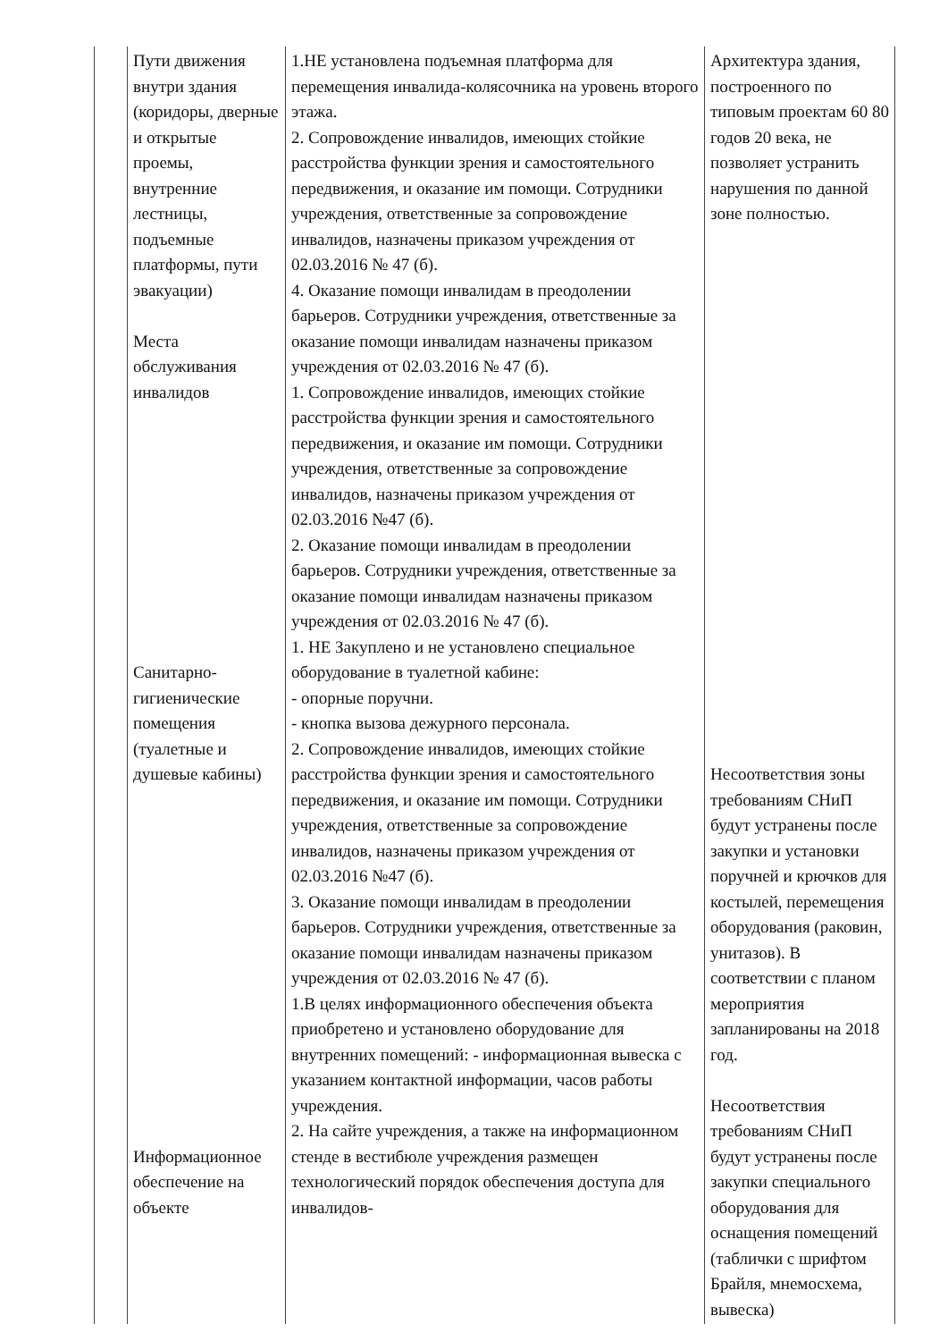| | Пути движения внутри здания (коридоры, дверные и открытые проемы, внутренние лестницы, подъемные платформы, пути эвакуации) Места обслуживания инвалидов Санитарно-гигиенические помещения (туалетные и душевые кабины) Информационное обеспечение на объекте | 1.НЕ установлена подъемная платформа для перемещения инвалида-колясочника на уровень второго этажа. 2. Сопровождение инвалидов, имеющих стойкие расстройства функции зрения и самостоятельного передвижения, и оказание им помощи. Сотрудники учреждения, ответственные за сопровождение инвалидов, назначены приказом учреждения от 02.03.2016 № 47 (б). 4. Оказание помощи инвалидам в преодолении барьеров. Сотрудники учреждения, ответственные за оказание помощи инвалидам назначены приказом учреждения от 02.03.2016 № 47 (б). 1. Сопровождение инвалидов, имеющих стойкие расстройства функции зрения и самостоятельного передвижения, и оказание им помощи. Сотрудники учреждения, ответственные за сопровождение инвалидов, назначены приказом учреждения от 02.03.2016 №47 (б). 2. Оказание помощи инвалидам в преодолении барьеров. Сотрудники учреждения, ответственные за оказание помощи инвалидам назначены приказом учреждения от 02.03.2016 № 47 (б). 1. НЕ Закуплено и не установлено специальное оборудование в туалетной кабине: - опорные поручни. - кнопка вызова дежурного персонала. 2. Сопровождение инвалидов, имеющих стойкие расстройства функции зрения и самостоятельного передвижения, и оказание им помощи. Сотрудники учреждения, ответственные за сопровождение инвалидов, назначены приказом учреждения от 02.03.2016 №47 (б). 3. Оказание помощи инвалидам в преодолении барьеров. Сотрудники учреждения, ответственные за оказание помощи инвалидам назначены приказом учреждения от 02.03.2016 № 47 (б). 1.В целях информационного обеспечения объекта приобретено и установлено оборудование для внутренних помещений: - информационная вывеска с указанием контактной информации, часов работы учреждения. 2. На сайте учреждения, а также на информационном стенде в вестибюле учреждения размещен технологический порядок обеспечения доступа для инвалидов- | Архитектура здания, построенного по типовым проектам 60 80 годов 20 века, не позволяет устранить нарушения по данной зоне полностью. Несоответствия зоны требованиям СНиП будут устранены после закупки и установки поручней и крючков для костылей, перемещения оборудования (раковин, унитазов). В соответствии с планом мероприятия запланированы на 2018 год. Несоответствия требованиям СНиП будут устранены после закупки специального оборудования для оснащения помещений (таблички с шрифтом Брайля, мнемосхема, вывеска) |